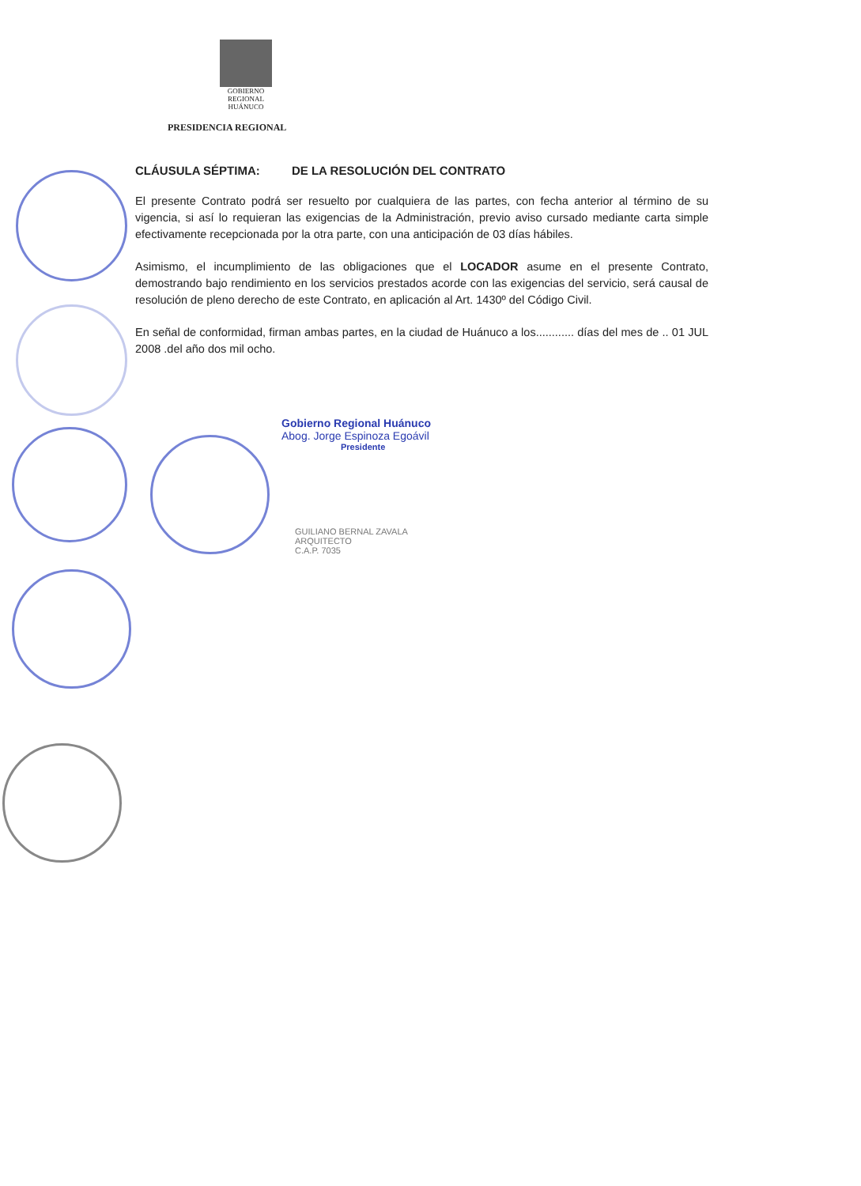GOBIERNO REGIONAL
HUÁNUCO
PRESIDENCIA REGIONAL
CLÁUSULA SÉPTIMA: DE LA RESOLUCIÓN DEL CONTRATO
El presente Contrato podrá ser resuelto por cualquiera de las partes, con fecha anterior al término de su vigencia, si así lo requieran las exigencias de la Administración, previo aviso cursado mediante carta simple efectivamente recepcionada por la otra parte, con una anticipación de 03 días hábiles.
Asimismo, el incumplimiento de las obligaciones que el LOCADOR asume en el presente Contrato, demostrando bajo rendimiento en los servicios prestados acorde con las exigencias del servicio, será causal de resolución de pleno derecho de este Contrato, en aplicación al Art. 1430º del Código Civil.
En señal de conformidad, firman ambas partes, en la ciudad de Huánuco a los............ días del mes de .. 01 JUL 2008 .del año dos mil ocho.
Gobierno Regional Huánuco
Abog. Jorge Espinoza Egoávil
Presidente
GUILIANO BERNAL ZAVALA
ARQUITECTO
C.A.P. 7035